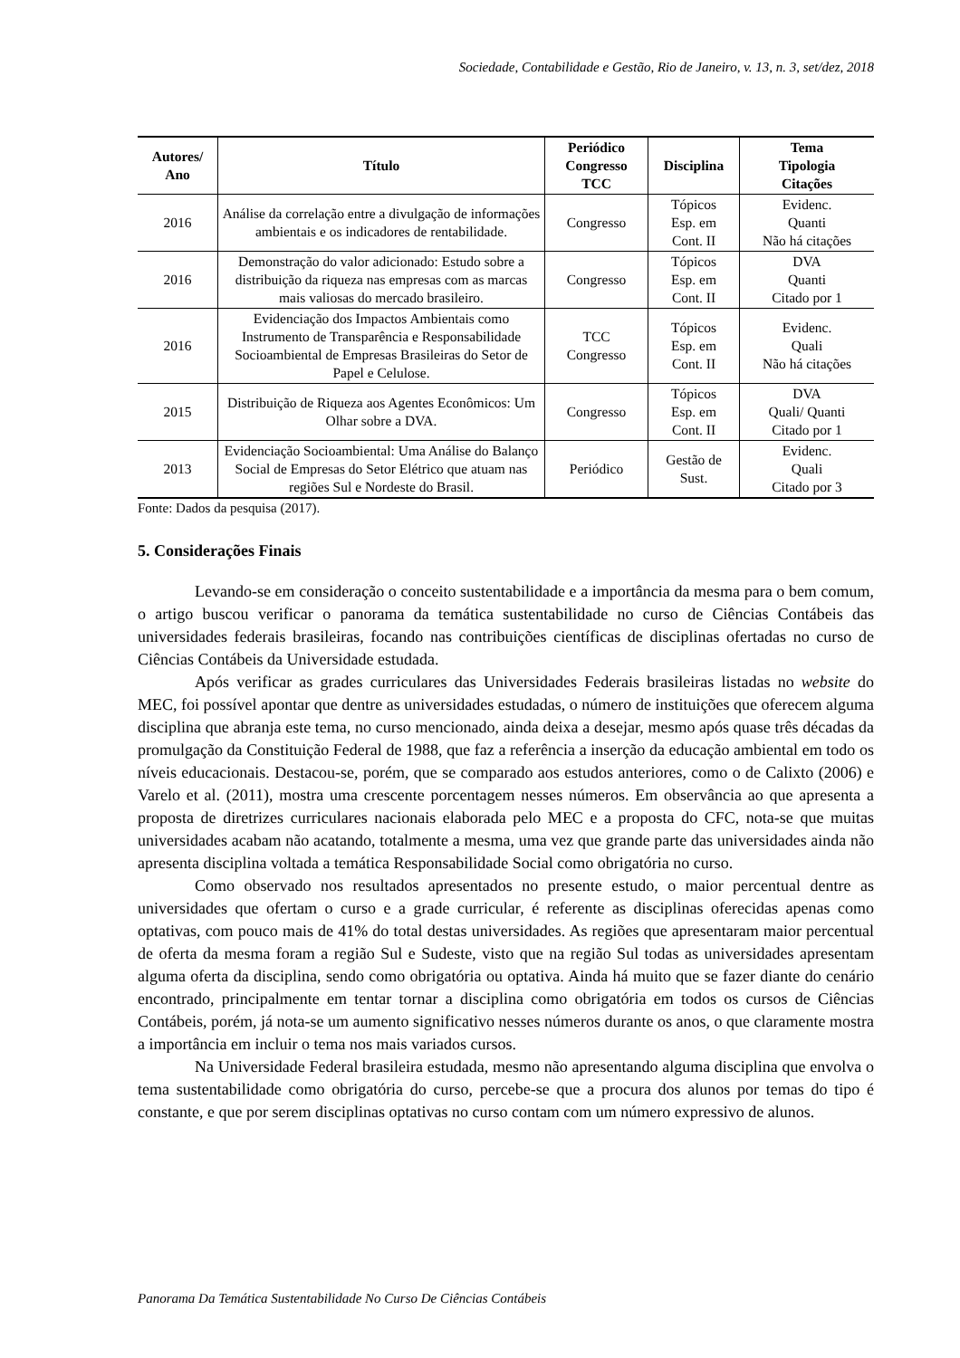Sociedade, Contabilidade e Gestão, Rio de Janeiro, v. 13, n. 3, set/dez, 2018
| Autores/ Ano | Título | Periódico Congresso TCC | Disciplina | Tema Tipologia Citações |
| --- | --- | --- | --- | --- |
| 2016 | Análise da correlação entre a divulgação de informações ambientais e os indicadores de rentabilidade. | Congresso | Tópicos Esp. em Cont. II | Evidenc. Quanti Não há citações |
| 2016 | Demonstração do valor adicionado: Estudo sobre a distribuição da riqueza nas empresas com as marcas mais valiosas do mercado brasileiro. | Congresso | Tópicos Esp. em Cont. II | DVA Quanti Citado por 1 |
| 2016 | Evidenciação dos Impactos Ambientais como Instrumento de Transparência e Responsabilidade Socioambiental de Empresas Brasileiras do Setor de Papel e Celulose. | TCC Congresso | Tópicos Esp. em Cont. II | Evidenc. Quali Não há citações |
| 2015 | Distribuição de Riqueza aos Agentes Econômicos: Um Olhar sobre a DVA. | Congresso | Tópicos Esp. em Cont. II | DVA Quali/ Quanti Citado por 1 |
| 2013 | Evidenciação Socioambiental: Uma Análise do Balanço Social de Empresas do Setor Elétrico que atuam nas regiões Sul e Nordeste do Brasil. | Periódico | Gestão de Sust. | Evidenc. Quali Citado por 3 |
Fonte: Dados da pesquisa (2017).
5. Considerações Finais
Levando-se em consideração o conceito sustentabilidade e a importância da mesma para o bem comum, o artigo buscou verificar o panorama da temática sustentabilidade no curso de Ciências Contábeis das universidades federais brasileiras, focando nas contribuições científicas de disciplinas ofertadas no curso de Ciências Contábeis da Universidade estudada.
Após verificar as grades curriculares das Universidades Federais brasileiras listadas no website do MEC, foi possível apontar que dentre as universidades estudadas, o número de instituições que oferecem alguma disciplina que abranja este tema, no curso mencionado, ainda deixa a desejar, mesmo após quase três décadas da promulgação da Constituição Federal de 1988, que faz a referência a inserção da educação ambiental em todo os níveis educacionais. Destacou-se, porém, que se comparado aos estudos anteriores, como o de Calixto (2006) e Varelo et al. (2011), mostra uma crescente porcentagem nesses números. Em observância ao que apresenta a proposta de diretrizes curriculares nacionais elaborada pelo MEC e a proposta do CFC, nota-se que muitas universidades acabam não acatando, totalmente a mesma, uma vez que grande parte das universidades ainda não apresenta disciplina voltada a temática Responsabilidade Social como obrigatória no curso.
Como observado nos resultados apresentados no presente estudo, o maior percentual dentre as universidades que ofertam o curso e a grade curricular, é referente as disciplinas oferecidas apenas como optativas, com pouco mais de 41% do total destas universidades. As regiões que apresentaram maior percentual de oferta da mesma foram a região Sul e Sudeste, visto que na região Sul todas as universidades apresentam alguma oferta da disciplina, sendo como obrigatória ou optativa. Ainda há muito que se fazer diante do cenário encontrado, principalmente em tentar tornar a disciplina como obrigatória em todos os cursos de Ciências Contábeis, porém, já nota-se um aumento significativo nesses números durante os anos, o que claramente mostra a importância em incluir o tema nos mais variados cursos.
Na Universidade Federal brasileira estudada, mesmo não apresentando alguma disciplina que envolva o tema sustentabilidade como obrigatória do curso, percebe-se que a procura dos alunos por temas do tipo é constante, e que por serem disciplinas optativas no curso contam com um número expressivo de alunos.
Panorama Da Temática Sustentabilidade No Curso De Ciências Contábeis